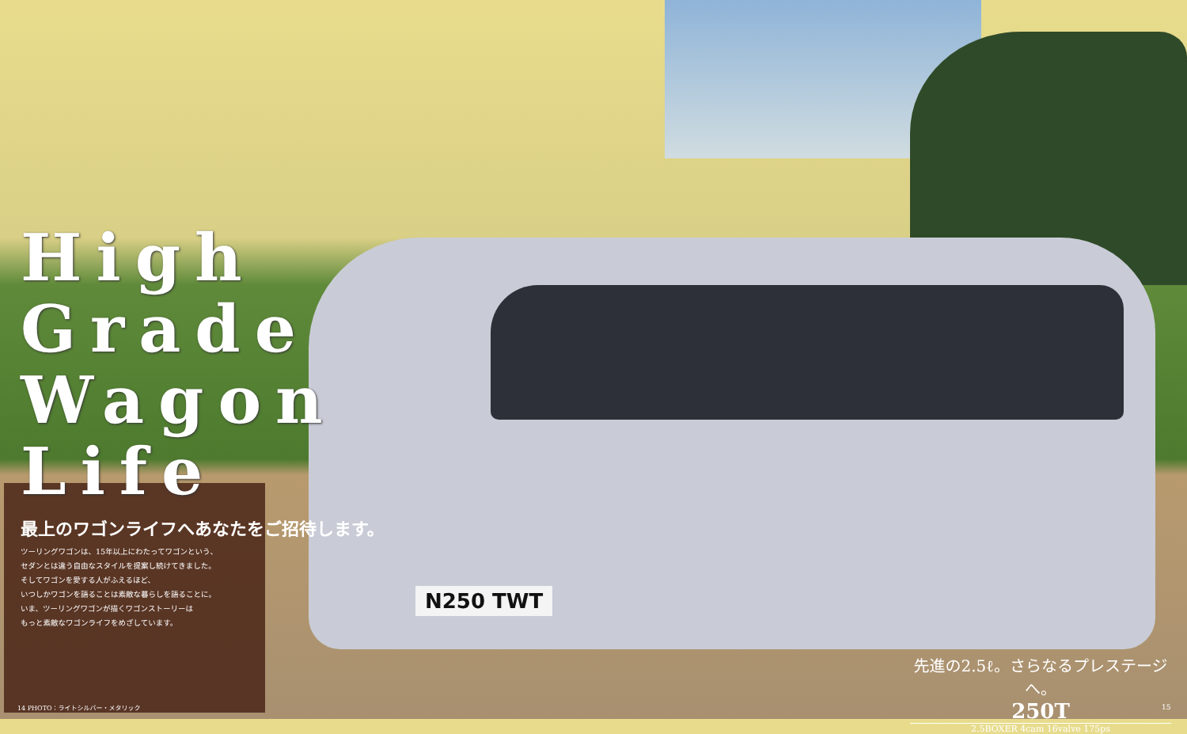N250 TWT
High Grade
Wagon Life
最上のワゴンライフへあなたをご招待します。
ツーリングワゴンは、15年以上にわたってワゴンという、
セダンとは違う自由なスタイルを提案し続けてきました。
そしてワゴンを愛する人がふえるほど、
いつしかワゴンを語ることは素敵な暮らしを語ることに。
いま、ツーリングワゴンが描くワゴンストーリーは
もっと素敵なワゴンライフをめざしています。
先進の2.5ℓ。さらなるプレステージへ。
250T
2.5BOXER 4cam 16valve 175ps
14 PHOTO：ライトシルバー・メタリック
15